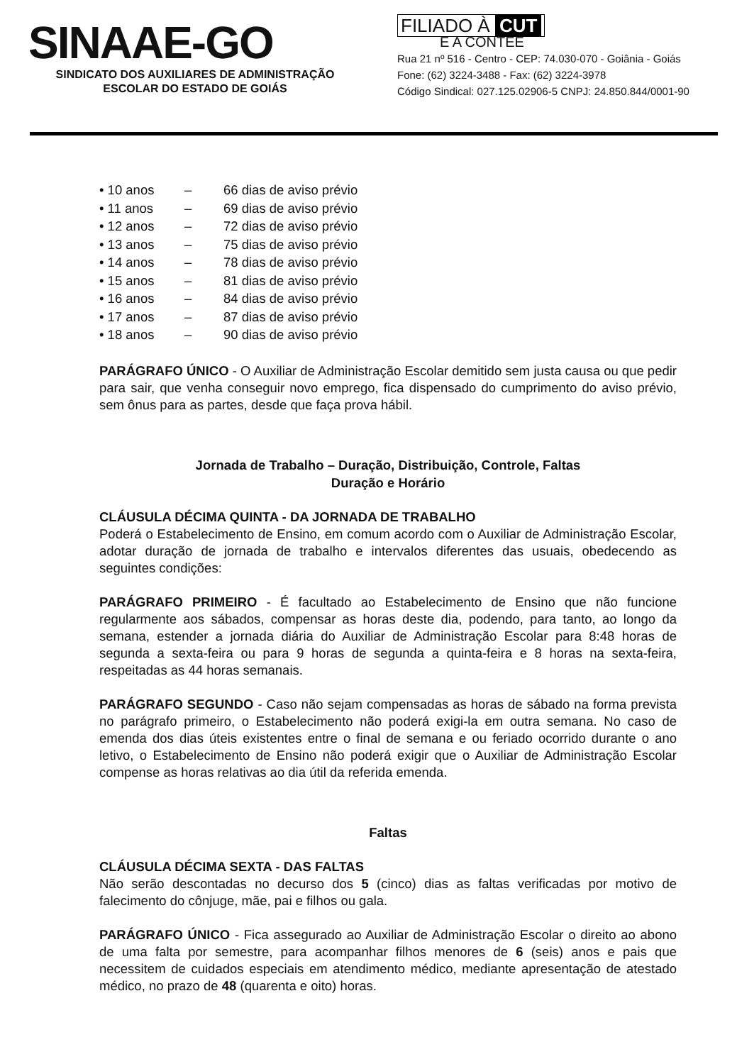SINAAE-GO
SINDICATO DOS AUXILIARES DE ADMINISTRAÇÃO
ESCOLAR DO ESTADO DE GOIÁS
FILIADO À CUT
E A CONTEE
Rua 21 nº 516 - Centro - CEP: 74.030-070 - Goiânia - Goiás
Fone: (62) 3224-3488 - Fax: (62) 3224-3978
Código Sindical: 027.125.02906-5 CNPJ: 24.850.844/0001-90
• 10 anos – 66 dias de aviso prévio
• 11 anos – 69 dias de aviso prévio
• 12 anos – 72 dias de aviso prévio
• 13 anos – 75 dias de aviso prévio
• 14 anos – 78 dias de aviso prévio
• 15 anos – 81 dias de aviso prévio
• 16 anos – 84 dias de aviso prévio
• 17 anos – 87 dias de aviso prévio
• 18 anos – 90 dias de aviso prévio
PARÁGRAFO ÚNICO - O Auxiliar de Administração Escolar demitido sem justa causa ou que pedir para sair, que venha conseguir novo emprego, fica dispensado do cumprimento do aviso prévio, sem ônus para as partes, desde que faça prova hábil.
Jornada de Trabalho – Duração, Distribuição, Controle, Faltas
Duração e Horário
CLÁUSULA DÉCIMA QUINTA - DA JORNADA DE TRABALHO
Poderá o Estabelecimento de Ensino, em comum acordo com o Auxiliar de Administração Escolar, adotar duração de jornada de trabalho e intervalos diferentes das usuais, obedecendo as seguintes condições:
PARÁGRAFO PRIMEIRO - É facultado ao Estabelecimento de Ensino que não funcione regularmente aos sábados, compensar as horas deste dia, podendo, para tanto, ao longo da semana, estender a jornada diária do Auxiliar de Administração Escolar para 8:48 horas de segunda a sexta-feira ou para 9 horas de segunda a quinta-feira e 8 horas na sexta-feira, respeitadas as 44 horas semanais.
PARÁGRAFO SEGUNDO - Caso não sejam compensadas as horas de sábado na forma prevista no parágrafo primeiro, o Estabelecimento não poderá exigi-la em outra semana. No caso de emenda dos dias úteis existentes entre o final de semana e ou feriado ocorrido durante o ano letivo, o Estabelecimento de Ensino não poderá exigir que o Auxiliar de Administração Escolar compense as horas relativas ao dia útil da referida emenda.
Faltas
CLÁUSULA DÉCIMA SEXTA - DAS FALTAS
Não serão descontadas no decurso dos 5 (cinco) dias as faltas verificadas por motivo de falecimento do cônjuge, mãe, pai e filhos ou gala.
PARÁGRAFO ÚNICO - Fica assegurado ao Auxiliar de Administração Escolar o direito ao abono de uma falta por semestre, para acompanhar filhos menores de 6 (seis) anos e pais que necessitem de cuidados especiais em atendimento médico, mediante apresentação de atestado médico, no prazo de 48 (quarenta e oito) horas.